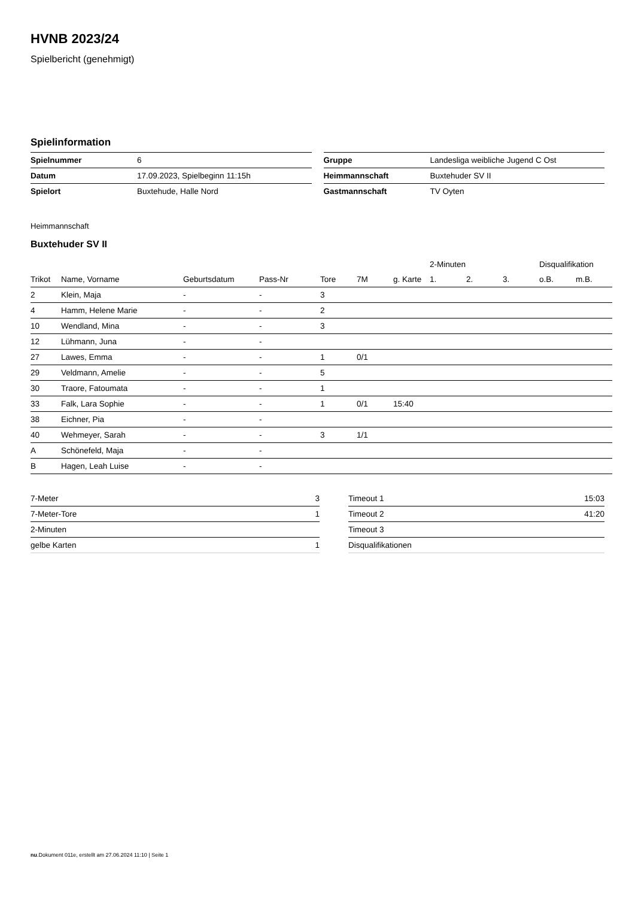HVNB 2023/24
Spielbericht (genehmigt)
Spielinformation
| Spielnummer | 6 |
| Datum | 17.09.2023, Spielbeginn 11:15h |
| Spielort | Buxtehude, Halle Nord |
| Gruppe | Landesliga weibliche Jugend C Ost |
| Heimmannschaft | Buxtehuder SV II |
| Gastmannschaft | TV Oyten |
Heimmannschaft
Buxtehuder SV II
| | | | | | | | 2-Minuten | | | Disqualifikation | |
| --- | --- | --- | --- | --- | --- | --- | --- | --- | --- | --- | --- |
| Trikot | Name, Vorname | Geburtsdatum | Pass-Nr | Tore | 7M | g. Karte | 1. | 2. | 3. | o.B. | m.B. |
| 2 | Klein, Maja | - | - | 3 | | | | | | | |
| 4 | Hamm, Helene Marie | - | - | 2 | | | | | | | |
| 10 | Wendland, Mina | - | - | 3 | | | | | | | |
| 12 | Lühmann, Juna | - | - | | | | | | | | |
| 27 | Lawes, Emma | - | - | 1 | 0/1 | | | | | | |
| 29 | Veldmann, Amelie | - | - | 5 | | | | | | | |
| 30 | Traore, Fatoumata | - | - | 1 | | | | | | | |
| 33 | Falk, Lara Sophie | - | - | 1 | 0/1 | 15:40 | | | | | |
| 38 | Eichner, Pia | - | - | | | | | | | | |
| 40 | Wehmeyer, Sarah | - | - | 3 | 1/1 | | | | | | |
| A | Schönefeld, Maja | - | - | | | | | | | | |
| B | Hagen, Leah Luise | - | - | | | | | | | | |
| 7-Meter | 3 |
| 7-Meter-Tore | 1 |
| 2-Minuten | |
| gelbe Karten | 1 |
| Timeout 1 | 15:03 |
| Timeout 2 | 41:20 |
| Timeout 3 | |
| Disqualifikationen | |
nu.Dokument 011e, erstellt am 27.06.2024 11:10 | Seite 1